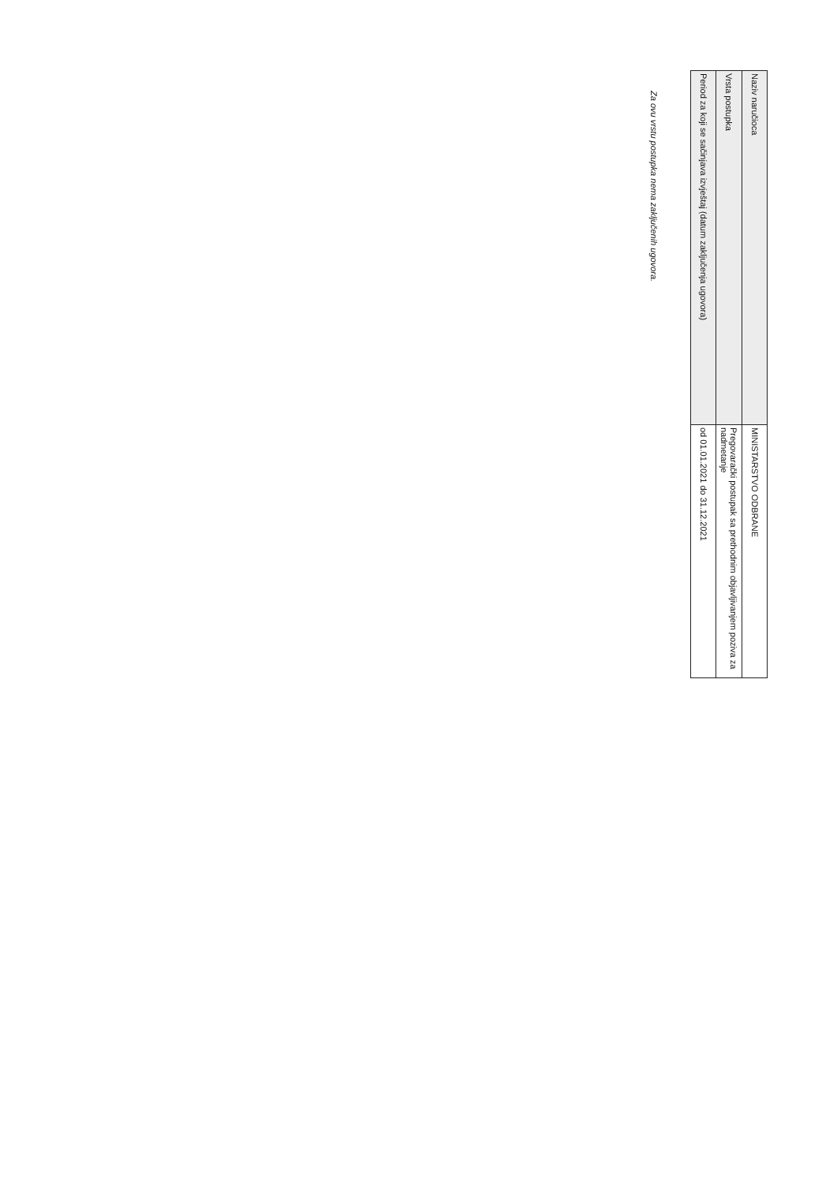| Naziv naručioca | MINISTARSTVO ODBRANE |
| Vrsta postupka | Pregovarački postupak sa prethodnim objavljivanjem poziva za nadmetanje |
| Period za koji se sačinjava izvještaj (datum zaključenja ugovora) | od 01.01.2021 do 31.12.2021 |
Za ovu vrstu postupka nema zaključenih ugovora.